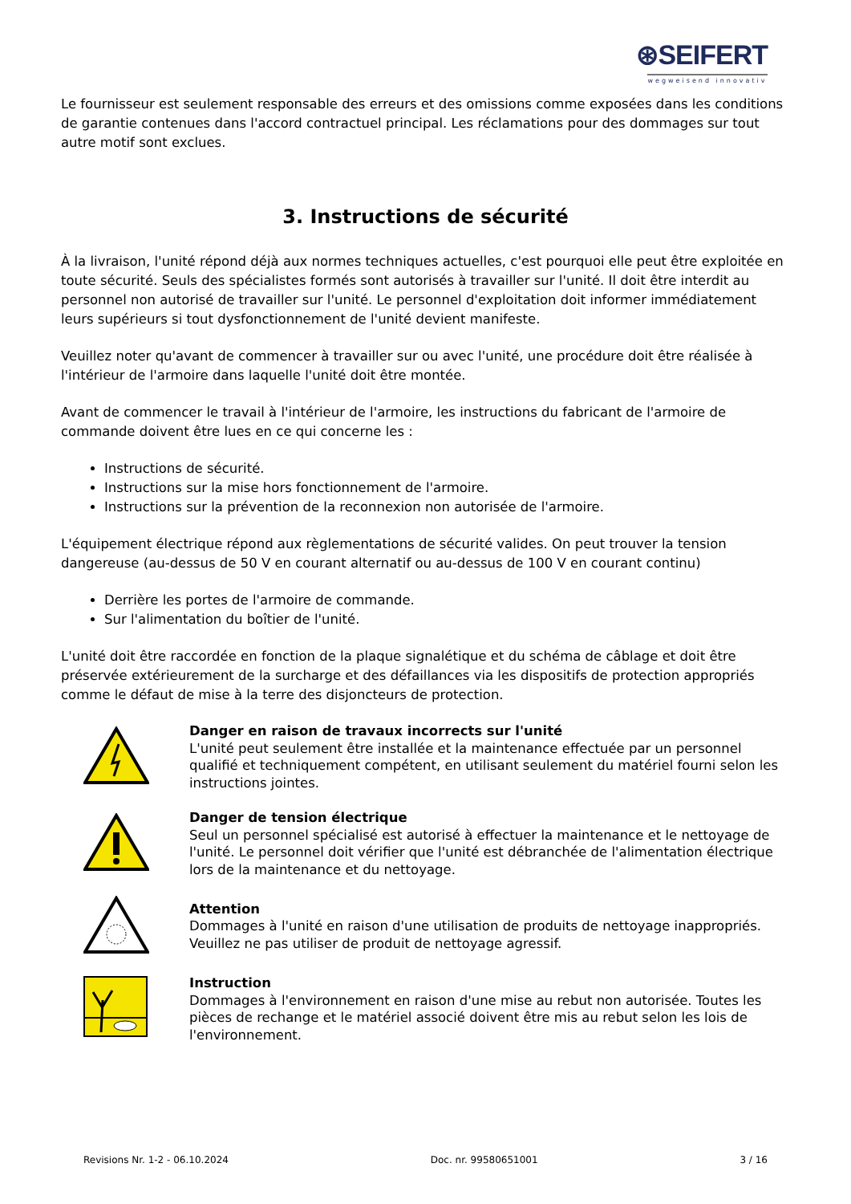⊛SEIFERT
wegweisend innovativ
Le fournisseur est seulement responsable des erreurs et des omissions comme exposées dans les conditions de garantie contenues dans l'accord contractuel principal. Les réclamations pour des dommages sur tout autre motif sont exclues.
3. Instructions de sécurité
À la livraison, l'unité répond déjà aux normes techniques actuelles, c'est pourquoi elle peut être exploitée en toute sécurité. Seuls des spécialistes formés sont autorisés à travailler sur l'unité. Il doit être interdit au personnel non autorisé de travailler sur l'unité. Le personnel d'exploitation doit informer immédiatement leurs supérieurs si tout dysfonctionnement de l'unité devient manifeste.
Veuillez noter qu'avant de commencer à travailler sur ou avec l'unité, une procédure doit être réalisée à l'intérieur de l'armoire dans laquelle l'unité doit être montée.
Avant de commencer le travail à l'intérieur de l'armoire, les instructions du fabricant de l'armoire de commande doivent être lues en ce qui concerne les :
Instructions de sécurité.
Instructions sur la mise hors fonctionnement de l'armoire.
Instructions sur la prévention de la reconnexion non autorisée de l'armoire.
L'équipement électrique répond aux règlementations de sécurité valides. On peut trouver la tension dangereuse (au-dessus de 50 V en courant alternatif ou au-dessus de 100 V en courant continu)
Derrière les portes de l'armoire de commande.
Sur l'alimentation du boîtier de l'unité.
L'unité doit être raccordée en fonction de la plaque signalétique et du schéma de câblage et doit être préservée extérieurement de la surcharge et des défaillances via les dispositifs de protection appropriés comme le défaut de mise à la terre des disjoncteurs de protection.
Danger en raison de travaux incorrects sur l'unité
L'unité peut seulement être installée et la maintenance effectuée par un personnel qualifié et techniquement compétent, en utilisant seulement du matériel fourni selon les instructions jointes.
Danger de tension électrique
Seul un personnel spécialisé est autorisé à effectuer la maintenance et le nettoyage de l'unité. Le personnel doit vérifier que l'unité est débranchée de l'alimentation électrique lors de la maintenance et du nettoyage.
Attention
Dommages à l'unité en raison d'une utilisation de produits de nettoyage inappropriés. Veuillez ne pas utiliser de produit de nettoyage agressif.
Instruction
Dommages à l'environnement en raison d'une mise au rebut non autorisée. Toutes les pièces de rechange et le matériel associé doivent être mis au rebut selon les lois de l'environnement.
Revisions Nr. 1-2 - 06.10.2024 Doc. nr. 99580651001 3 / 16